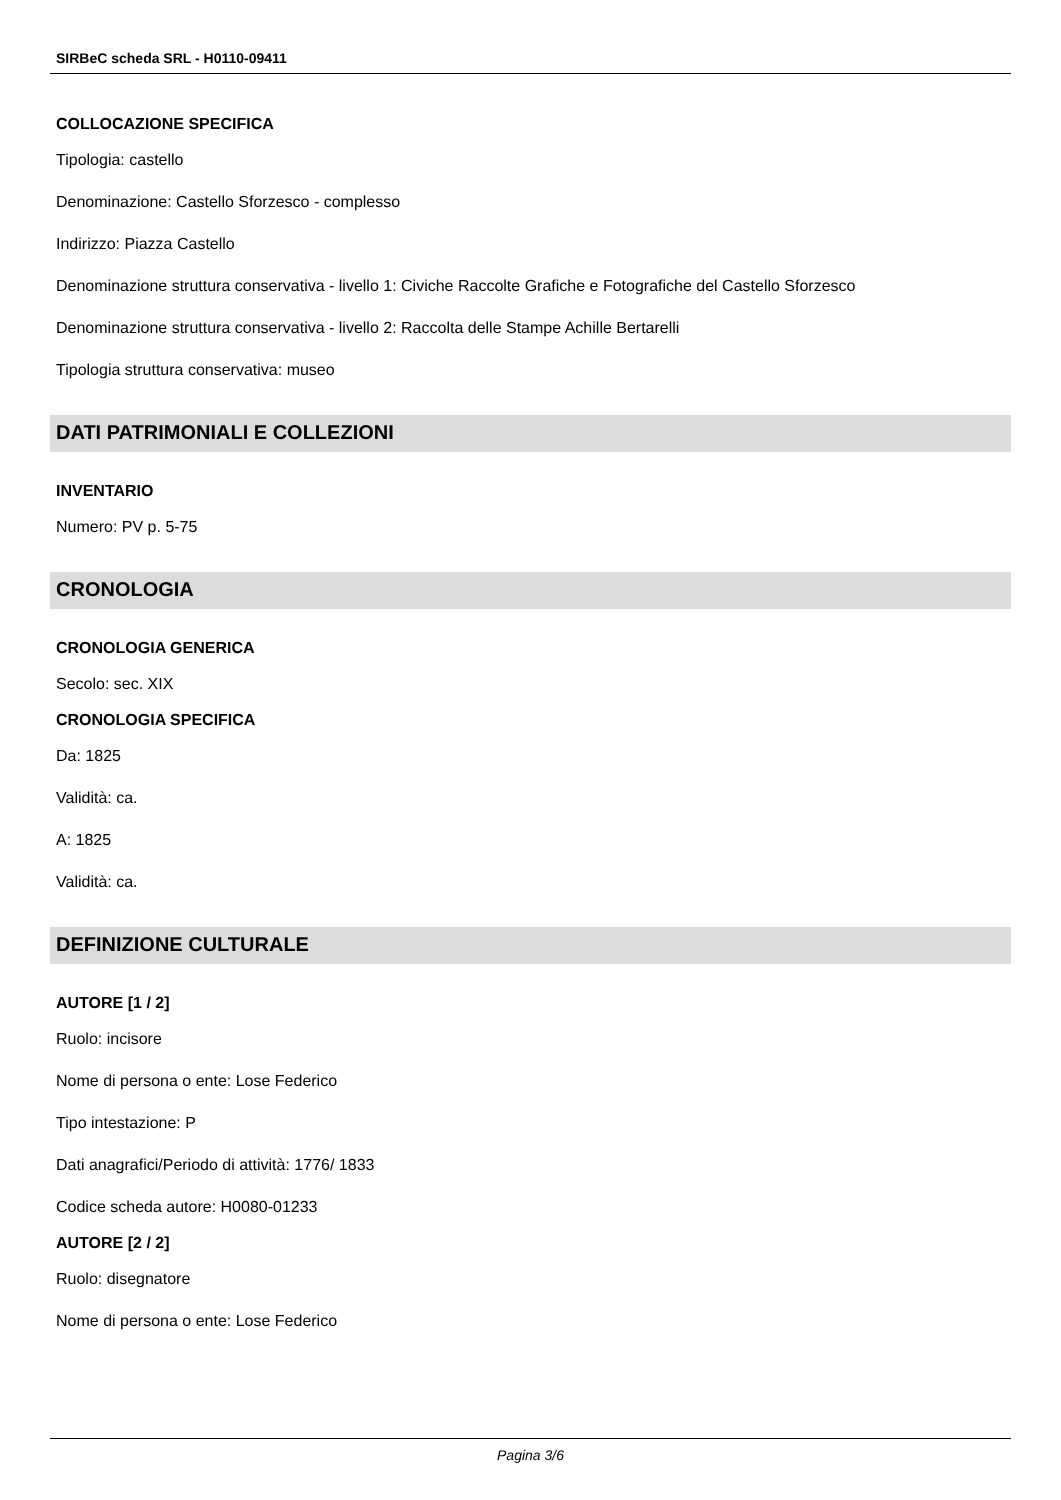SIRBeC scheda SRL - H0110-09411
COLLOCAZIONE SPECIFICA
Tipologia: castello
Denominazione: Castello Sforzesco - complesso
Indirizzo: Piazza Castello
Denominazione struttura conservativa - livello 1: Civiche Raccolte Grafiche e Fotografiche del Castello Sforzesco
Denominazione struttura conservativa - livello 2: Raccolta delle Stampe Achille Bertarelli
Tipologia struttura conservativa: museo
DATI PATRIMONIALI E COLLEZIONI
INVENTARIO
Numero: PV p. 5-75
CRONOLOGIA
CRONOLOGIA GENERICA
Secolo: sec. XIX
CRONOLOGIA SPECIFICA
Da: 1825
Validità: ca.
A: 1825
Validità: ca.
DEFINIZIONE CULTURALE
AUTORE [1 / 2]
Ruolo: incisore
Nome di persona o ente: Lose Federico
Tipo intestazione: P
Dati anagrafici/Periodo di attività: 1776/ 1833
Codice scheda autore: H0080-01233
AUTORE [2 / 2]
Ruolo: disegnatore
Nome di persona o ente: Lose Federico
Pagina 3/6